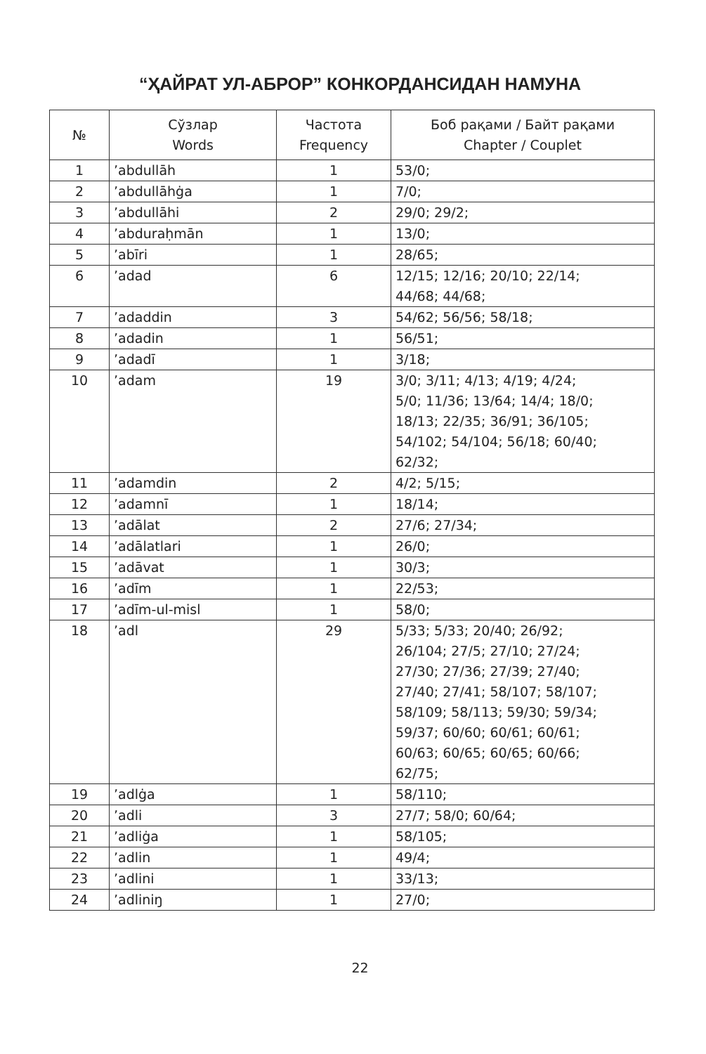“ҲАЙРАТ УЛ-АБРОР” КОНКОРДАНСИДАН НАМУНА
| № | Сўзлар Words | Частота Frequency | Боб рақами / Байт рақами Chapter / Couplet |
| --- | --- | --- | --- |
| 1 | ’abdullāh | 1 | 53/0; |
| 2 | ’abdullāhġa | 1 | 7/0; |
| 3 | ’abdullāhi | 2 | 29/0; 29/2; |
| 4 | ’abduraḥmān | 1 | 13/0; |
| 5 | ’abīri | 1 | 28/65; |
| 6 | ’adad | 6 | 12/15; 12/16; 20/10; 22/14; 44/68; 44/68; |
| 7 | ’adaddin | 3 | 54/62; 56/56; 58/18; |
| 8 | ’adadin | 1 | 56/51; |
| 9 | ’adadī | 1 | 3/18; |
| 10 | ’adam | 19 | 3/0; 3/11; 4/13; 4/19; 4/24; 5/0; 11/36; 13/64; 14/4; 18/0; 18/13; 22/35; 36/91; 36/105; 54/102; 54/104; 56/18; 60/40; 62/32; |
| 11 | ’adamdin | 2 | 4/2; 5/15; |
| 12 | ’adamnī | 1 | 18/14; |
| 13 | ’adālat | 2 | 27/6; 27/34; |
| 14 | ’adālatlari | 1 | 26/0; |
| 15 | ’adāvat | 1 | 30/3; |
| 16 | ’adīm | 1 | 22/53; |
| 17 | ’adīm-ul-misl | 1 | 58/0; |
| 18 | ’adl | 29 | 5/33; 5/33; 20/40; 26/92; 26/104; 27/5; 27/10; 27/24; 27/30; 27/36; 27/39; 27/40; 27/40; 27/41; 58/107; 58/107; 58/109; 58/113; 59/30; 59/34; 59/37; 60/60; 60/61; 60/61; 60/63; 60/65; 60/65; 60/66; 62/75; |
| 19 | ’adlġa | 1 | 58/110; |
| 20 | ’adli | 3 | 27/7; 58/0; 60/64; |
| 21 | ’adliġa | 1 | 58/105; |
| 22 | ’adlin | 1 | 49/4; |
| 23 | ’adlini | 1 | 33/13; |
| 24 | ’adliniŋ | 1 | 27/0; |
22